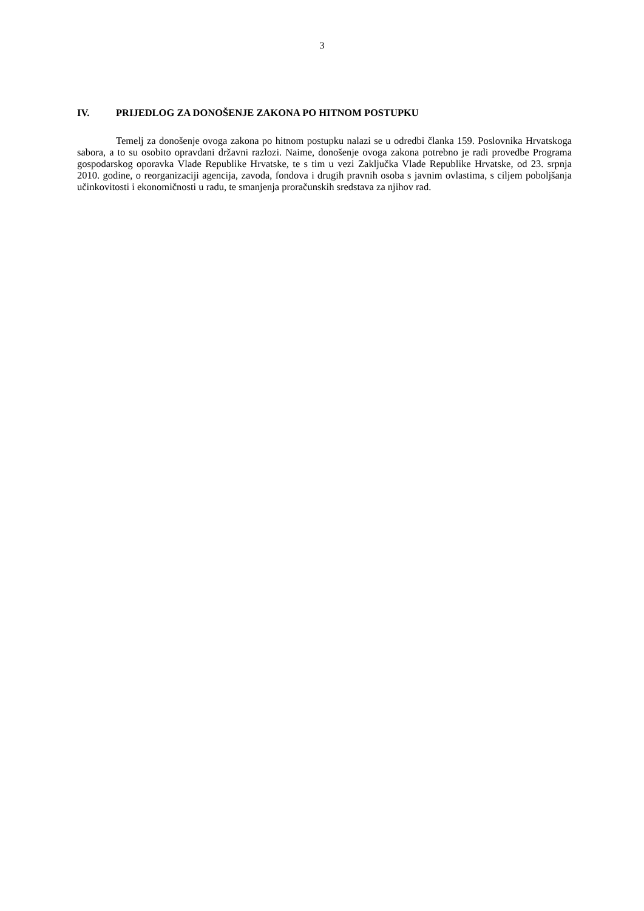3
IV. PRIJEDLOG ZA DONOŠENJE ZAKONA PO HITNOM POSTUPKU
Temelj za donošenje ovoga zakona po hitnom postupku nalazi se u odredbi članka 159. Poslovnika Hrvatskoga sabora, a to su osobito opravdani državni razlozi. Naime, donošenje ovoga zakona potrebno je radi provedbe Programa gospodarskog oporavka Vlade Republike Hrvatske, te s tim u vezi Zaključka Vlade Republike Hrvatske, od 23. srpnja 2010. godine, o reorganizaciji agencija, zavoda, fondova i drugih pravnih osoba s javnim ovlastima, s ciljem poboljšanja učinkovitosti i ekonomičnosti u radu, te smanjenja proračunskih sredstava za njihov rad.